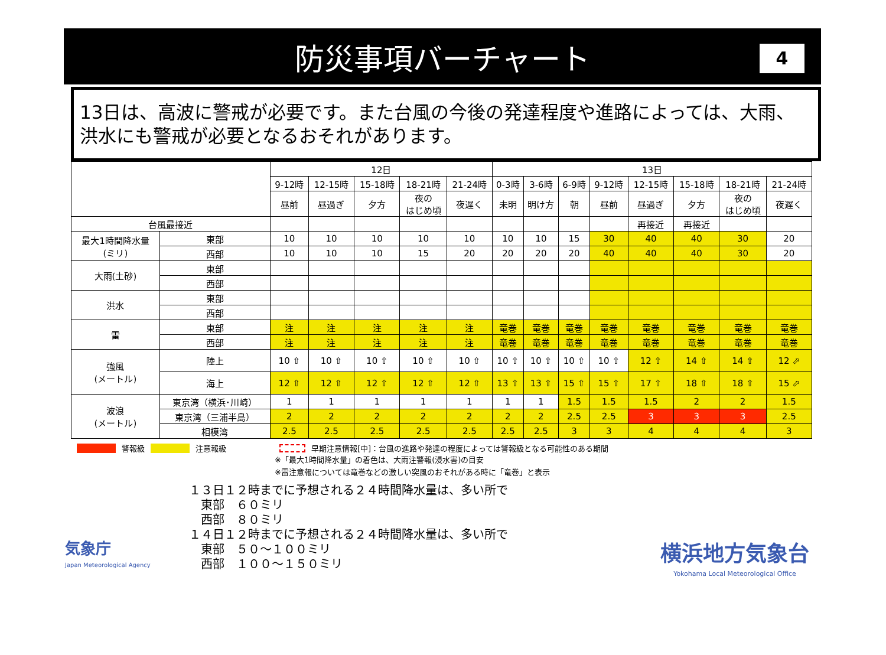防災事項バーチャート
4
13日は、高波に警戒が必要です。また台風の今後の発達程度や進路によっては、大雨、洪水にも警戒が必要となるおそれがあります。
| | | 12日 | | | | | 13日 | | | | | | | |
| --- | --- | --- | --- | --- | --- | --- | --- | --- | --- | --- | --- | --- | --- | --- |
| | | 9-12時 | 12-15時 | 15-18時 | 18-21時 | 21-24時 | 0-3時 | 3-6時 | 6-9時 | 9-12時 | 12-15時 | 15-18時 | 18-21時 | 21-24時 |
| | | 昼前 | 昼過ぎ | 夕方 | 夜の はじめ頃 | 夜遅く | 未明 | 明け方 | 朝 | 昼前 | 昼過ぎ | 夕方 | 夜の はじめ頃 | 夜遅く |
| 台風最接近 | | | | | | | | | | | 再接近 | 再接近 | | |
| 最大1時間降水量 (ミリ) | 東部 | 10 | 10 | 10 | 10 | 10 | 10 | 10 | 15 | 30 | 40 | 40 | 30 | 20 |
| | 西部 | 10 | 10 | 10 | 15 | 20 | 20 | 20 | 20 | 40 | 40 | 40 | 30 | 20 |
| 大雨(土砂) | 東部 | | | | | | | | | | | | | |
| | 西部 | | | | | | | | | | | | | |
| 洪水 | 東部 | | | | | | | | | | | | | |
| | 西部 | | | | | | | | | | | | | |
| 雷 | 東部 | 注 | 注 | 注 | 注 | 注 | 竜巻 | 竜巻 | 竜巻 | 竜巻 | 竜巻 | 竜巻 | 竜巻 | 竜巻 |
| | 西部 | 注 | 注 | 注 | 注 | 注 | 竜巻 | 竜巻 | 竜巻 | 竜巻 | 竜巻 | 竜巻 | 竜巻 | 竜巻 |
| 強風 (メートル) | 陸上 | 10 ⇧ | 10 ⇧ | 10 ⇧ | 10 ⇧ | 10 ⇧ | 10 ⇧ | 10 ⇧ | 10 ⇧ | 10 ⇧ | 12 ⇧ | 14 ⇧ | 14 ⇧ | 12 ⬀ |
| | 海上 | 12 ⇧ | 12 ⇧ | 12 ⇧ | 12 ⇧ | 12 ⇧ | 13 ⇧ | 13 ⇧ | 15 ⇧ | 15 ⇧ | 17 ⇧ | 18 ⇧ | 18 ⇧ | 15 ⬀ |
| 波浪 (メートル) | 東京湾（横浜･川崎） | 1 | 1 | 1 | 1 | 1 | 1 | 1 | 1.5 | 1.5 | 1.5 | 2 | 2 | 1.5 |
| | 東京湾（三浦半島） | 2 | 2 | 2 | 2 | 2 | 2 | 2 | 2.5 | 2.5 | 3 | 3 | 3 | 2.5 |
| | 相模湾 | 2.5 | 2.5 | 2.5 | 2.5 | 2.5 | 2.5 | 2.5 | 3 | 3 | 4 | 4 | 4 | 3 |
警報級 注意報級 早期注意情報[中]：台風の進路や発達の程度によっては警報級となる可能性のある期間
※「最大1時間降水量」の着色は、大雨注警報(浸水害)の目安
※雷注意報については竜巻などの激しい突風のおそれがある時に「竜巻」と表示
１３日１２時までに予想される２４時間降水量は、多い所で 　東部　６０ミリ 　西部　８０ミリ １４日１２時までに予想される２４時間降水量は、多い所で 　東部　５０～１００ミリ 　西部　１００～１５０ミリ
気象庁
Japan Meteorological Agency
横浜地方気象台
Yokohama Local Meteorological Office